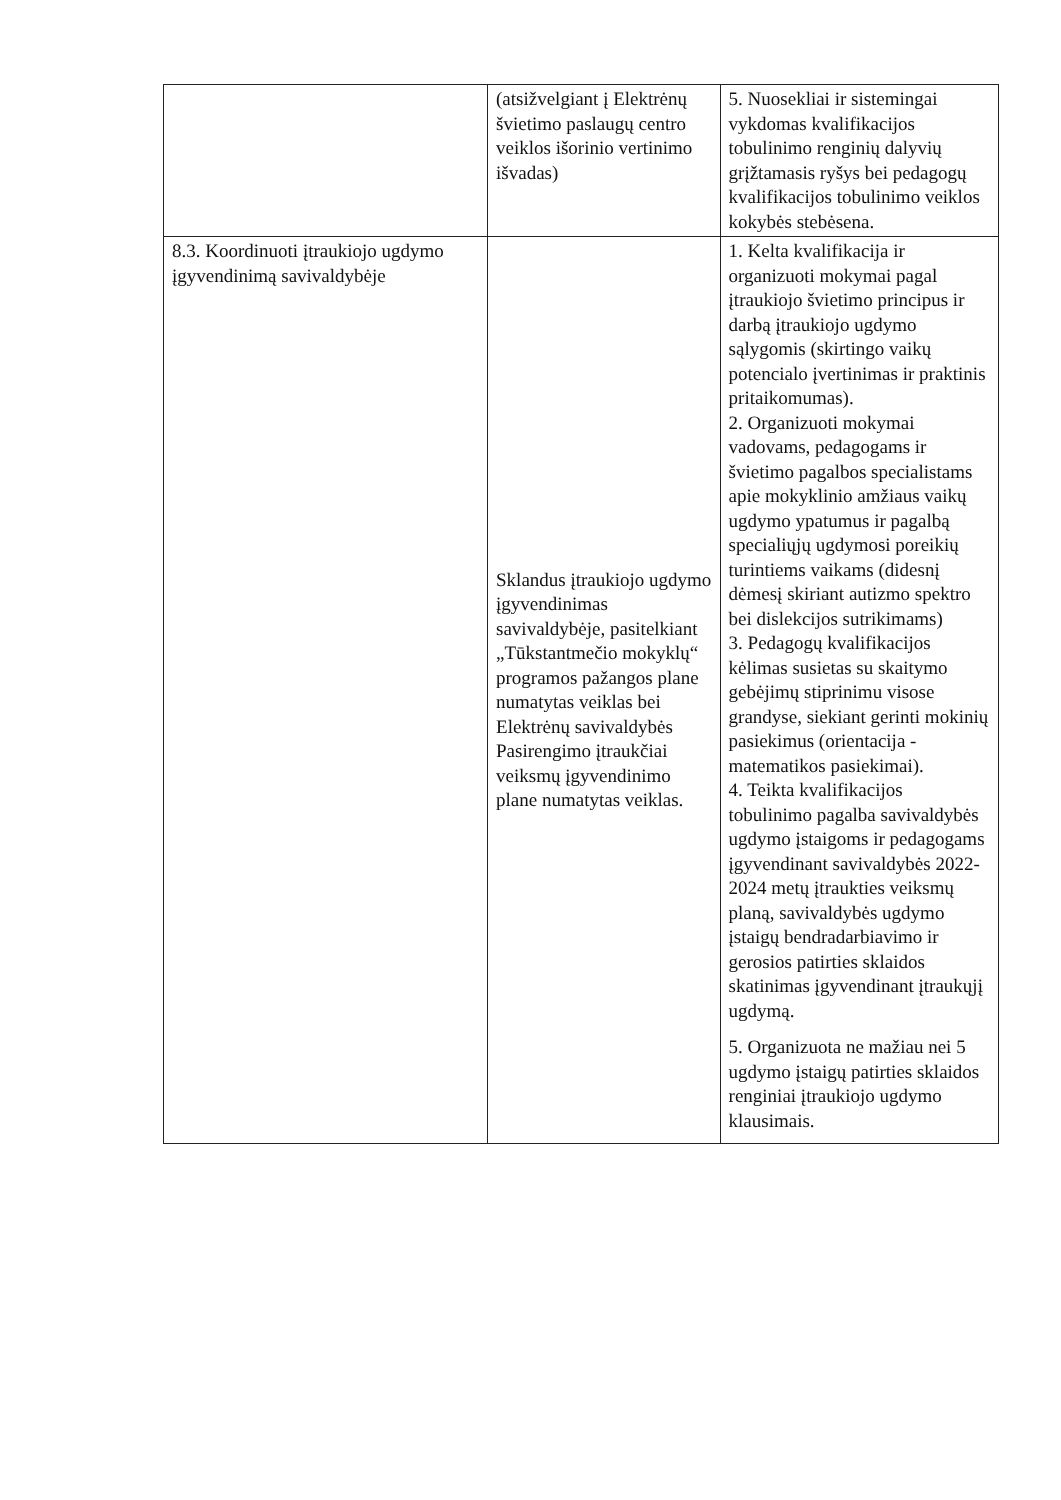| | (atsižvelgiant į Elektrėnų švietimo paslaugų centro veiklos išorinio vertinimo išvadas) | 5. Nuosekliai ir sistemingai vykdomas kvalifikacijos tobulinimo renginių dalyvių grįžtamasis ryšys bei pedagogų kvalifikacijos tobulinimo veiklos kokybės stebėsena. |
| 8.3. Koordinuoti įtraukiojo ugdymo įgyvendinimą savivaldybėje | Sklandus įtraukiojo ugdymo įgyvendinimas savivaldybėje, pasitelkiant „Tūkstantmečio mokyklų“ programos pažangos plane numatytas veiklas bei Elektrėnų savivaldybės Pasirengimo įtraukčiai veiksmų įgyvendinimo plane numatytas veiklas. | 1. Kelta kvalifikacija ir organizuoti mokymai pagal įtraukiojo švietimo principus ir darbą įtraukiojo ugdymo sąlygomis (skirtingo vaikų potencialo įvertinimas ir praktinis pritaikomumas). 2. Organizuoti mokymai vadovams, pedagogams ir švietimo pagalbos specialistams apie mokyklinio amžiaus vaikų ugdymo ypatumus ir pagalbą specialiųjų ugdymosi poreikių turintiems vaikams (didesnį dėmesį skiriant autizmo spektro bei dislekcijos sutrikimams) 3. Pedagogų kvalifikacijos kėlimas susietas su skaitymo gebėjimų stiprinimu visose grandyse, siekiant gerinti mokinių pasiekimus (orientacija - matematikos pasiekimai). 4. Teikta kvalifikacijos tobulinimo pagalba savivaldybės ugdymo įstaigoms ir pedagogams įgyvendinant savivaldybės 2022-2024 metų įtraukties veiksmų planą, savivaldybės ugdymo įstaigų bendradarbiavimo ir gerosios patirties sklaidos skatinimas įgyvendinant įtraukųjį ugdymą. 5. Organizuota ne mažiau nei 5 ugdymo įstaigų patirties sklaidos renginiai įtraukiojo ugdymo klausimais. |